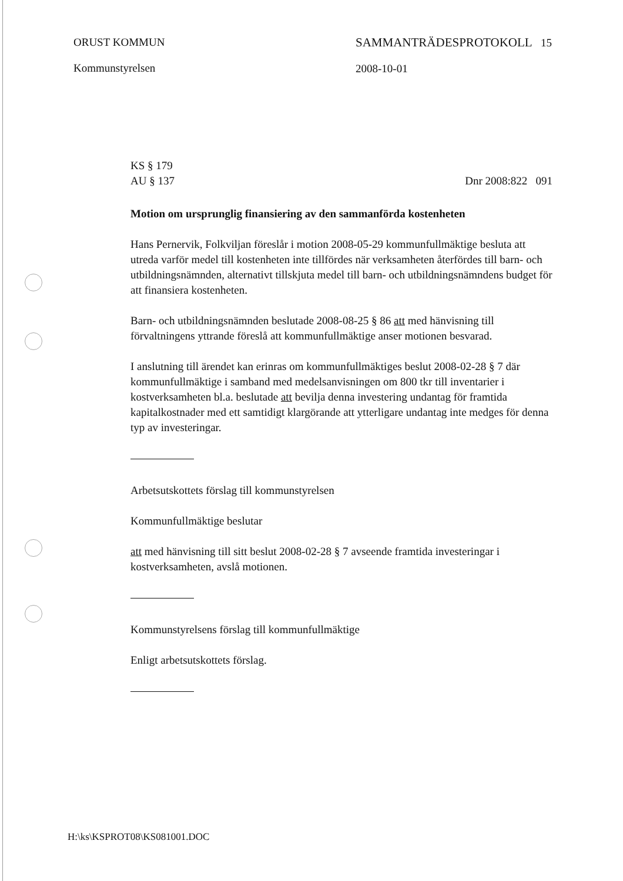ORUST KOMMUN
Kommunstyrelsen
SAMMANTRÄDESPROTOKOLL 15
2008-10-01
KS § 179
AU § 137
Dnr 2008:822 091
Motion om ursprunglig finansiering av den sammanförda kostenheten
Hans Pernervik, Folkviljan föreslår i motion 2008-05-29 kommunfullmäktige besluta att utreda varför medel till kostenheten inte tillfördes när verksamheten återfördes till barn- och utbildningsnämnden, alternativt tillskjuta medel till barn- och utbildningsnämndens budget för att finansiera kostenheten.
Barn- och utbildningsnämnden beslutade 2008-08-25 § 86 att med hänvisning till förvaltningens yttrande föreslå att kommunfullmäktige anser motionen besvarad.
I anslutning till ärendet kan erinras om kommunfullmäktiges beslut 2008-02-28 § 7 där kommunfullmäktige i samband med medelsanvisningen om 800 tkr till inventarier i kostverksamheten bl.a. beslutade att bevilja denna investering undantag för framtida kapitalkostnader med ett samtidigt klargörande att ytterligare undantag inte medges för denna typ av investeringar.
Arbetsutskottets förslag till kommunstyrelsen
Kommunfullmäktige beslutar
att med hänvisning till sitt beslut 2008-02-28 § 7 avseende framtida investeringar i kostverksamheten, avslå motionen.
Kommunstyrelsens förslag till kommunfullmäktige
Enligt arbetsutskottets förslag.
H:\ks\KSPROT08\KS081001.DOC